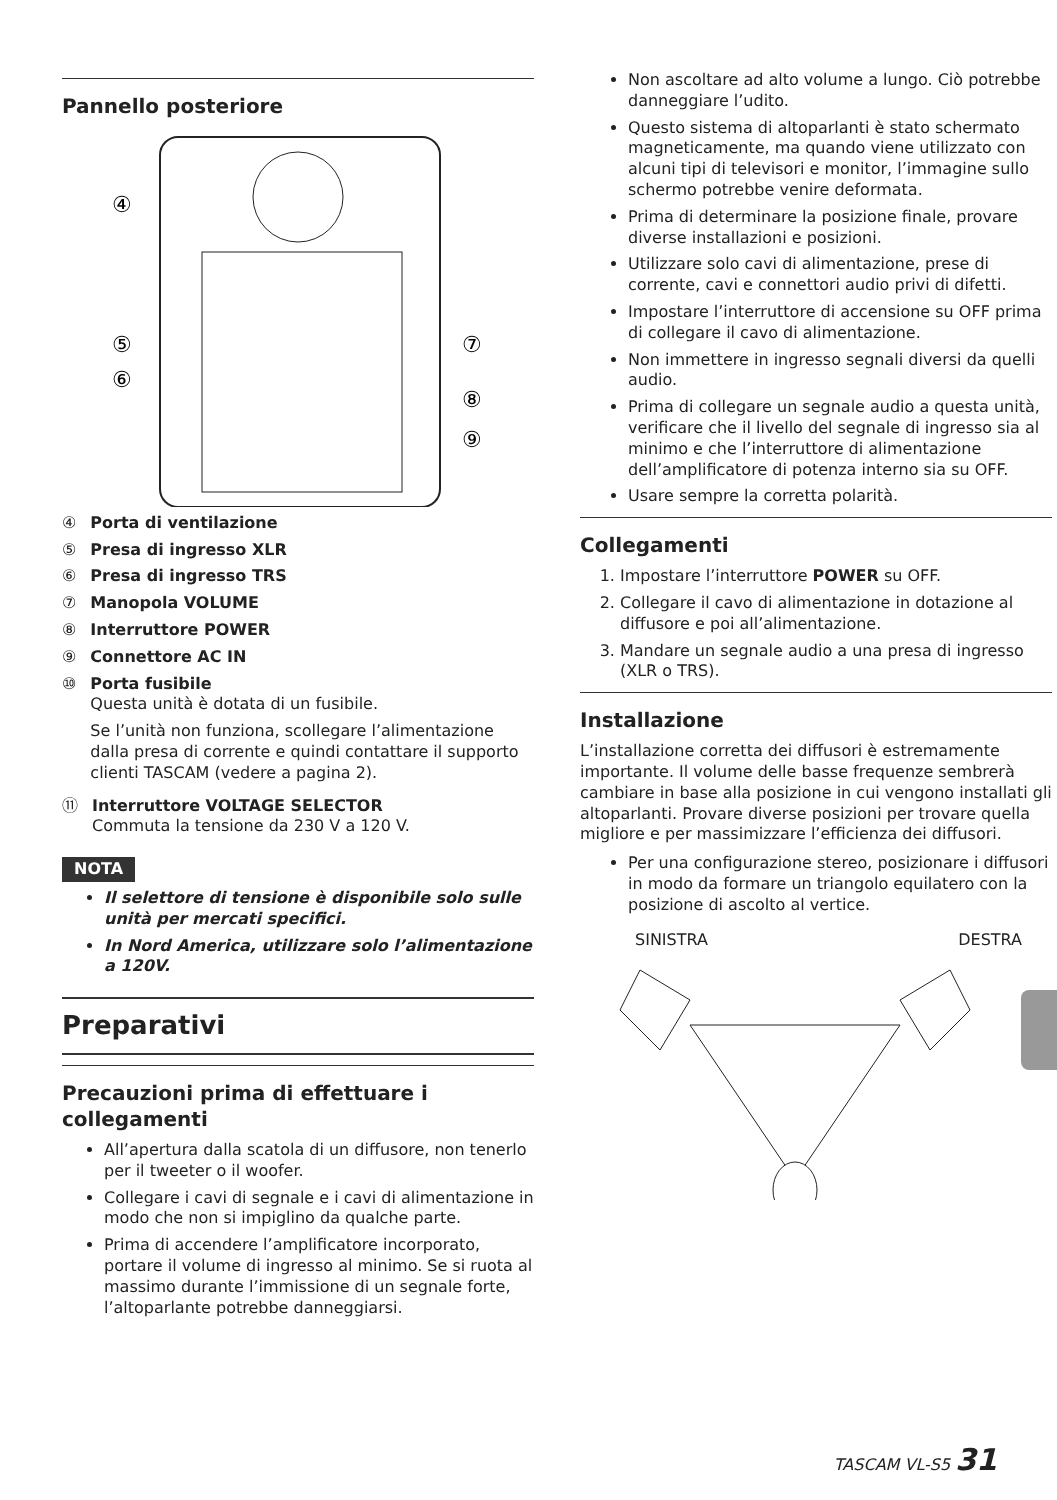Pannello posteriore
④
⑤
⑥
⑦
⑧
⑨
④ Porta di ventilazione
⑤ Presa di ingresso XLR
⑥ Presa di ingresso TRS
⑦ Manopola VOLUME
⑧ Interruttore POWER
⑨ Connettore AC IN
⑩ Porta fusibile
Questa unità è dotata di un fusibile.
Se l’unità non funziona, scollegare l’alimentazione dalla presa di corrente e quindi contattare il supporto clienti TASCAM (vedere a pagina 2).
⑪ Interruttore VOLTAGE SELECTOR
Commuta la tensione da 230 V a 120 V.
NOTA
Il selettore di tensione è disponibile solo sulle unità per mercati specifici.
In Nord America, utilizzare solo l’alimentazione a 120V.
Preparativi
Precauzioni prima di effettuare i collegamenti
All’apertura dalla scatola di un diffusore, non tenerlo per il tweeter o il woofer.
Collegare i cavi di segnale e i cavi di alimentazione in modo che non si impiglino da qualche parte.
Prima di accendere l’amplificatore incorporato, portare il volume di ingresso al minimo. Se si ruota al massimo durante l’immissione di un segnale forte, l’altoparlante potrebbe danneggiarsi.
Non ascoltare ad alto volume a lungo. Ciò potrebbe danneggiare l’udito.
Questo sistema di altoparlanti è stato schermato magneticamente, ma quando viene utilizzato con alcuni tipi di televisori e monitor, l’immagine sullo schermo potrebbe venire deformata.
Prima di determinare la posizione finale, provare diverse installazioni e posizioni.
Utilizzare solo cavi di alimentazione, prese di corrente, cavi e connettori audio privi di difetti.
Impostare l’interruttore di accensione su OFF prima di collegare il cavo di alimentazione.
Non immettere in ingresso segnali diversi da quelli audio.
Prima di collegare un segnale audio a questa unità, verificare che il livello del segnale di ingresso sia al minimo e che l’interruttore di alimentazione dell’amplificatore di potenza interno sia su OFF.
Usare sempre la corretta polarità.
Collegamenti
1. Impostare l’interruttore POWER su OFF.
2. Collegare il cavo di alimentazione in dotazione al diffusore e poi all’alimentazione.
3. Mandare un segnale audio a una presa di ingresso (XLR o TRS).
Installazione
L’installazione corretta dei diffusori è estremamente importante. Il volume delle basse frequenze sembrerà cambiare in base alla posizione in cui vengono installati gli altoparlanti. Provare diverse posizioni per trovare quella migliore e per massimizzare l’efficienza dei diffusori.
Per una configurazione stereo, posizionare i diffusori in modo da formare un triangolo equilatero con la posizione di ascolto al vertice.
SINISTRA DESTRA
TASCAM VL-S5 31